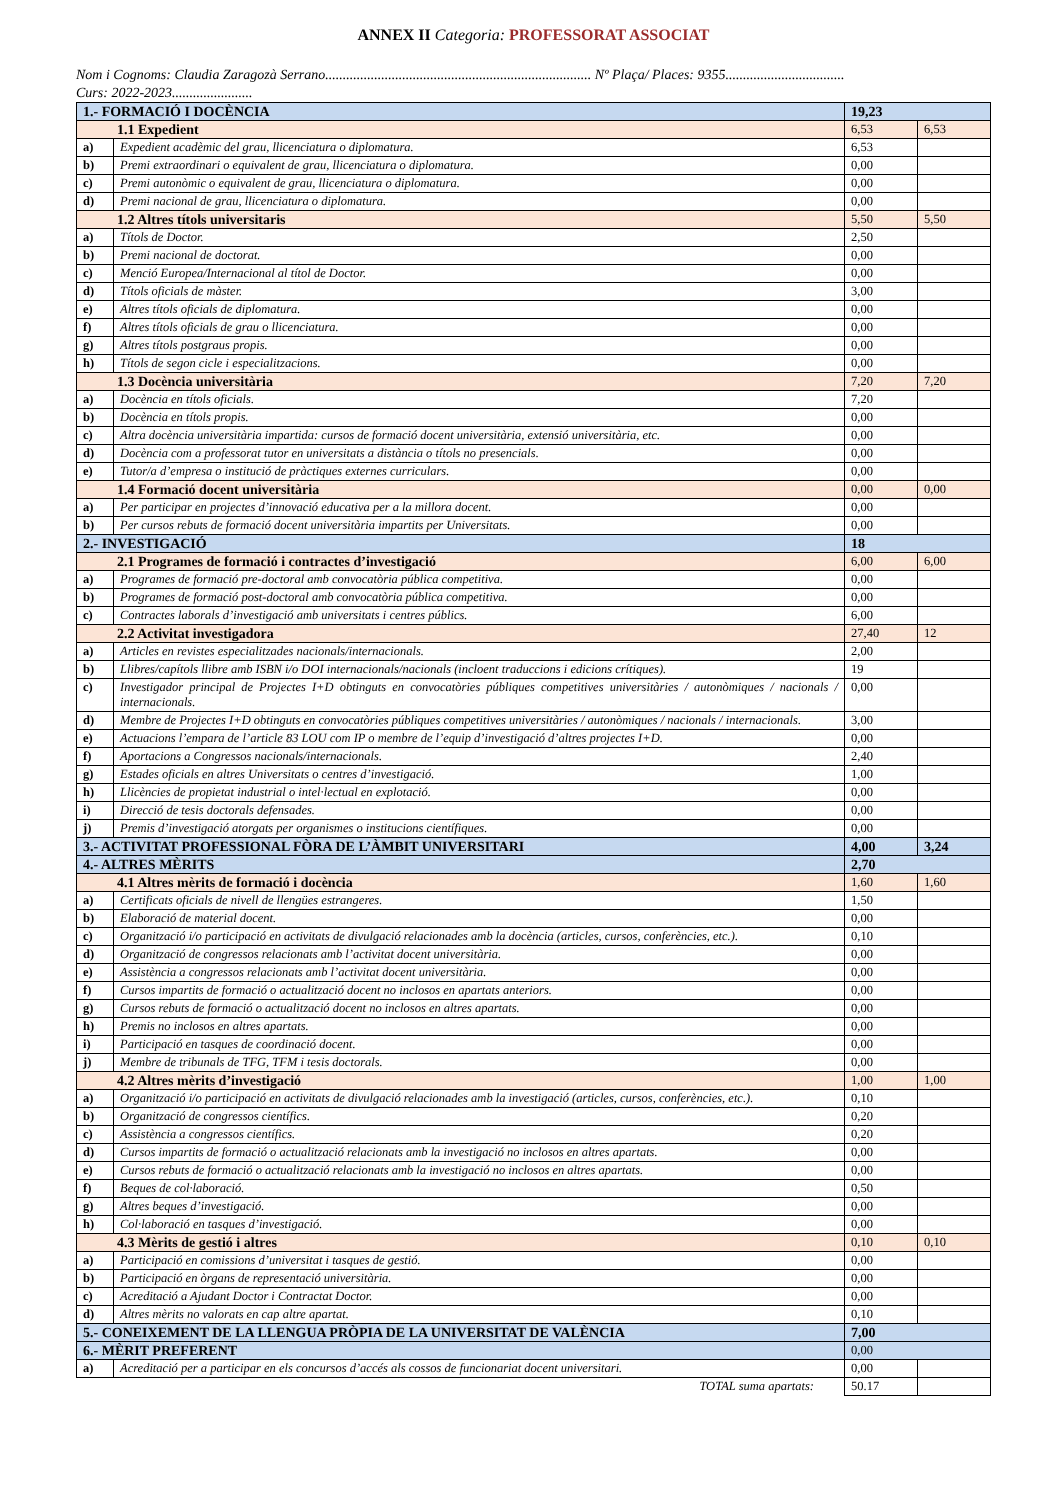ANNEX II Categoria: PROFESSORAT ASSOCIAT
Nom i Cognoms: Claudia Zaragozà Serrano............................................................................ Nº Plaça/ Places: 9355..................................
Curs: 2022-2023.......................
| 1.- FORMACIÓ I DOCÈNCIA | | 19,23 | |
| 1.1 Expedient | | 6,53 | 6,53 |
| a) | Expedient acadèmic del grau, llicenciatura o diplomatura. | 6,53 | |
| b) | Premi extraordinari o equivalent de grau, llicenciatura o diplomatura. | 0,00 | |
| c) | Premi autonòmic o equivalent de grau, llicenciatura o diplomatura. | 0,00 | |
| d) | Premi nacional de grau, llicenciatura o diplomatura. | 0,00 | |
| 1.2 Altres títols universitaris | | 5,50 | 5,50 |
| a) | Títols de Doctor. | 2,50 | |
| b) | Premi nacional de doctorat. | 0,00 | |
| c) | Menció Europea/Internacional al títol de Doctor. | 0,00 | |
| d) | Títols oficials de màster. | 3,00 | |
| e) | Altres títols oficials de diplomatura. | 0,00 | |
| f) | Altres títols oficials de grau o llicenciatura. | 0,00 | |
| g) | Altres títols postgraus propis. | 0,00 | |
| h) | Títols de segon cicle i especialitzacions. | 0,00 | |
| 1.3 Docència universitària | | 7,20 | 7,20 |
| a) | Docència en títols oficials. | 7,20 | |
| b) | Docència en títols propis. | 0,00 | |
| c) | Altra docència universitària impartida: cursos de formació docent universitària, extensió universitària, etc. | 0,00 | |
| d) | Docència com a professorat tutor en universitats a distància o títols no presencials. | 0,00 | |
| e) | Tutor/a d’empresa o institució de pràctiques externes curriculars. | 0,00 | |
| 1.4 Formació docent universitària | | 0,00 | 0,00 |
| a) | Per participar en projectes d’innovació educativa per a la millora docent. | 0,00 | |
| b) | Per cursos rebuts de formació docent universitària impartits per Universitats. | 0,00 | |
| 2.- INVESTIGACIÓ | | 18 | |
| 2.1 Programes de formació i contractes d’investigació | | 6,00 | 6,00 |
| a) | Programes de formació pre-doctoral amb convocatòria pública competitiva. | 0,00 | |
| b) | Programes de formació post-doctoral amb convocatòria pública competitiva. | 0,00 | |
| c) | Contractes laborals d’investigació amb universitats i centres públics. | 6,00 | |
| 2.2 Activitat investigadora | | 27,40 | 12 |
| a) | Articles en revistes especialitzades nacionals/internacionals. | 2,00 | |
| b) | Llibres/capítols llibre amb ISBN i/o DOI internacionals/nacionals (incloent traduccions i edicions crítiques). | 19 | |
| c) | Investigador principal de Projectes I+D obtinguts en convocatòries públiques competitives universitàries / autonòmiques / nacionals / internacionals. | 0,00 | |
| d) | Membre de Projectes I+D obtinguts en convocatòries públiques competitives universitàries / autonòmiques / nacionals / internacionals. | 3,00 | |
| e) | Actuacions l’empara de l’article 83 LOU com IP o membre de l’equip d’investigació d’altres projectes I+D. | 0,00 | |
| f) | Aportacions a Congressos nacionals/internacionals. | 2,40 | |
| g) | Estades oficials en altres Universitats o centres d’investigació. | 1,00 | |
| h) | Llicències de propietat industrial o intel·lectual en explotació. | 0,00 | |
| i) | Direcció de tesis doctorals defensades. | 0,00 | |
| j) | Premis d’investigació atorgats per organismes o institucions científiques. | 0,00 | |
| 3.- ACTIVITAT PROFESSIONAL FÒRA DE L’ÀMBIT UNIVERSITARI | | 4,00 | 3,24 |
| 4.- ALTRES MÈRITS | | 2,70 | |
| 4.1 Altres mèrits de formació i docència | | 1,60 | 1,60 |
| a) | Certificats oficials de nivell de llengües estrangeres. | 1,50 | |
| b) | Elaboració de material docent. | 0,00 | |
| c) | Organització i/o participació en activitats de divulgació relacionades amb la docència (articles, cursos, conferències, etc.). | 0,10 | |
| d) | Organització de congressos relacionats amb l’activitat docent universitària. | 0,00 | |
| e) | Assistència a congressos relacionats amb l’activitat docent universitària. | 0,00 | |
| f) | Cursos impartits de formació o actualització docent no inclosos en apartats anteriors. | 0,00 | |
| g) | Cursos rebuts de formació o actualització docent no inclosos en altres apartats. | 0,00 | |
| h) | Premis no inclosos en altres apartats. | 0,00 | |
| i) | Participació en tasques de coordinació docent. | 0,00 | |
| j) | Membre de tribunals de TFG, TFM i tesis doctorals. | 0,00 | |
| 4.2 Altres mèrits d’investigació | | 1,00 | 1,00 |
| a) | Organització i/o participació en activitats de divulgació relacionades amb la investigació (articles, cursos, conferències, etc.). | 0,10 | |
| b) | Organització de congressos científics. | 0,20 | |
| c) | Assistència a congressos científics. | 0,20 | |
| d) | Cursos impartits de formació o actualització relacionats amb la investigació no inclosos en altres apartats. | 0,00 | |
| e) | Cursos rebuts de formació o actualització relacionats amb la investigació no inclosos en altres apartats. | 0,00 | |
| f) | Beques de col·laboració. | 0,50 | |
| g) | Altres beques d’investigació. | 0,00 | |
| h) | Col·laboració en tasques d’investigació. | 0,00 | |
| 4.3 Mèrits de gestió i altres | | 0,10 | 0,10 |
| a) | Participació en comissions d’universitat i tasques de gestió. | 0,00 | |
| b) | Participació en òrgans de representació universitària. | 0,00 | |
| c) | Acreditació a Ajudant Doctor i Contractat Doctor. | 0,00 | |
| d) | Altres mèrits no valorats en cap altre apartat. | 0,10 | |
| 5.- CONEIXEMENT DE LA LLENGUA PRÒPIA DE LA UNIVERSITAT DE VALÈNCIA | | 7,00 | |
| 6.- MÈRIT PREFERENT | | 0,00 | |
| a) | Acreditació per a participar en els concursos d’accés als cossos de funcionariat docent universitari. | 0,00 | |
| TOTAL suma apartats: | | 50.17 | |